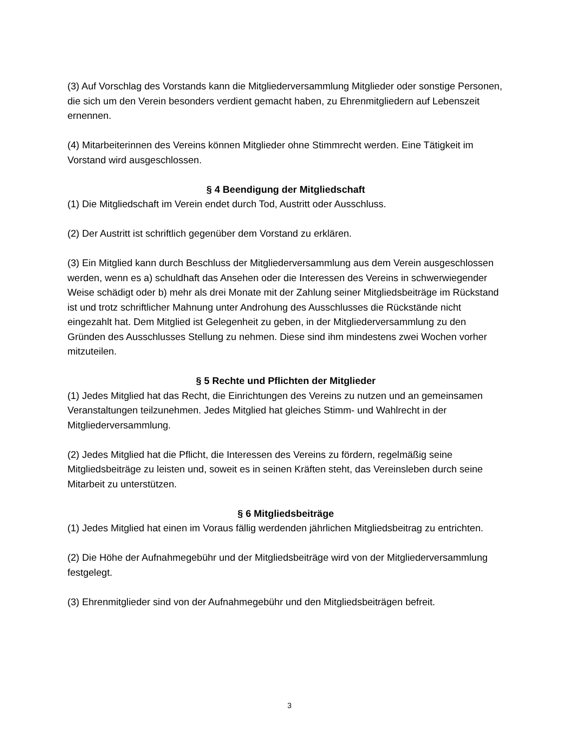(3) Auf Vorschlag des Vorstands kann die Mitgliederversammlung Mitglieder oder sonstige Personen, die sich um den Verein besonders verdient gemacht haben, zu Ehrenmitgliedern auf Lebenszeit ernennen.
(4) Mitarbeiterinnen des Vereins können Mitglieder ohne Stimmrecht werden. Eine Tätigkeit im Vorstand wird ausgeschlossen.
§ 4 Beendigung der Mitgliedschaft
(1) Die Mitgliedschaft im Verein endet durch Tod, Austritt oder Ausschluss.
(2) Der Austritt ist schriftlich gegenüber dem Vorstand zu erklären.
(3) Ein Mitglied kann durch Beschluss der Mitgliederversammlung aus dem Verein ausgeschlossen werden, wenn es a) schuldhaft das Ansehen oder die Interessen des Vereins in schwerwiegender Weise schädigt oder b) mehr als drei Monate mit der Zahlung seiner Mitgliedsbeiträge im Rückstand ist und trotz schriftlicher Mahnung unter Androhung des Ausschlusses die Rückstände nicht eingezahlt hat. Dem Mitglied ist Gelegenheit zu geben, in der Mitgliederversammlung zu den Gründen des Ausschlusses Stellung zu nehmen. Diese sind ihm mindestens zwei Wochen vorher mitzuteilen.
§ 5 Rechte und Pflichten der Mitglieder
(1) Jedes Mitglied hat das Recht, die Einrichtungen des Vereins zu nutzen und an gemeinsamen Veranstaltungen teilzunehmen. Jedes Mitglied hat gleiches Stimm- und Wahlrecht in der Mitgliederversammlung.
(2) Jedes Mitglied hat die Pflicht, die Interessen des Vereins zu fördern, regelmäßig seine Mitgliedsbeiträge zu leisten und, soweit es in seinen Kräften steht, das Vereinsleben durch seine Mitarbeit zu unterstützen.
§ 6 Mitgliedsbeiträge
(1) Jedes Mitglied hat einen im Voraus fällig werdenden jährlichen Mitgliedsbeitrag zu entrichten.
(2) Die Höhe der Aufnahmegebühr und der Mitgliedsbeiträge wird von der Mitgliederversammlung festgelegt.
(3) Ehrenmitglieder sind von der Aufnahmegebühr und den Mitgliedsbeiträgen befreit.
3